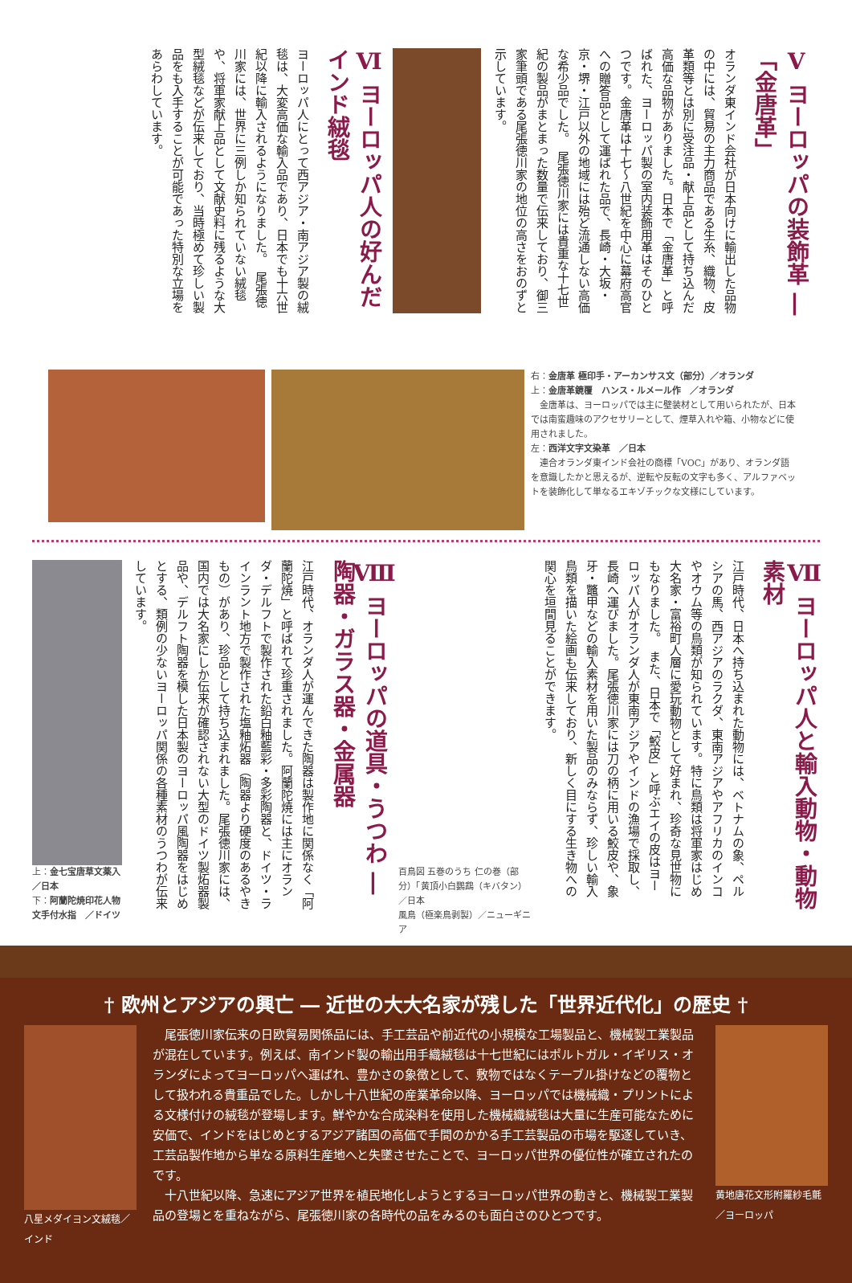Ⅴ ヨーロッパの装飾革 ―「金唐革」
オランダ東インド会社が日本向けに輸出した品物の中には、貿易の主力商品である生糸、織物、皮革類等とは別に受注品・献上品として持ち込んだ高価な品物がありました。日本で「金唐革」と呼ばれた、ヨーロッパ製の室内装飾用革はそのひとつです。金唐革は十七〜八世紀を中心に幕府高官への贈答品として運ばれた品で、長崎・大坂・京・堺・江戸以外の地域には殆ど流通しない高価な希少品でした。　尾張徳川家には貴重な十七世紀の製品がまとまった数量で伝来しており、御三家筆頭である尾張徳川家の地位の高さをおのずと示しています。
Ⅵ ヨーロッパ人の好んだインド絨毯
ヨーロッパ人にとって西アジア・南アジア製の絨毯は、大変高価な輸入品であり、日本でも十六世紀以降に輸入されるようになりました。　尾張徳川家には、世界に三例しか知られていない絨毯や、将軍家献上品として文献史料に残るような大型絨毯などが伝来しており、当時極めて珍しい製品をも入手することが可能であった特別な立場をあらわしています。
右：金唐革 極印手・アーカンサス文（部分）／オランダ
上：金唐革鏡覆　ハンス・ルメール作　／オランダ
　金唐革は、ヨーロッパでは主に壁装材として用いられたが、日本では南蛮趣味のアクセサリーとして、煙草入れや箱、小物などに使用されました。
左：西洋文字文染革　／日本
　連合オランダ東インド会社の商標「VOC」があり、オランダ語を意識したかと思えるが、逆転や反転の文字も多く、アルファベットを装飾化して単なるエキゾチックな文様にしています。
Ⅶ ヨーロッパ人と輸入動物・動物素材
江戸時代、日本へ持ち込まれた動物には、ベトナムの象、ペルシアの馬、西アジアのラクダ、東南アジアやアフリカのインコやオウム等の鳥類が知られています。特に鳥類は将軍家はじめ大名家・富裕町人層に愛玩動物として好まれ、珍奇な見世物にもなりました。　また、日本で「鮫皮」と呼ぶエイの皮はヨーロッパ人がオランダ人が東南アジアやインドの漁場で採取し、長崎へ運びました。尾張徳川家には刀の柄に用いる鮫皮や、象牙・鼈甲などの輸入素材を用いた製品のみならず、珍しい輸入鳥類を描いた絵画も伝来しており、新しく目にする生き物への関心を垣間見ることができます。
百鳥図 五巻のうち 仁の巻（部分）「黄頂小白鸚鵡（キバタン）／日本
風鳥（極楽鳥剥製）／ニューギニア
Ⅷ ヨーロッパの道具・うつわ ―陶器・ガラス器・金属器
江戸時代、オランダ人が運んできた陶器は製作地に関係なく「阿蘭陀焼」と呼ばれて珍重されました。阿蘭陀焼には主にオランダ・デルフトで製作された鉛白釉藍彩・多彩陶器と、ドイツ・ラインラント地方で製作された塩釉炻器（陶器より硬度のあるやきもの）があり、珍品として持ち込まれました。尾張徳川家には、国内では大名家にしか伝来が確認されない大型のドイツ製炻器製品や、デルフト陶器を模した日本製のヨーロッパ風陶器をはじめとする、類例の少ないヨーロッパ関係の各種素材のうつわが伝来しています。
上：金七宝唐草文薬入／日本
下：阿蘭陀焼印花人物文手付水指　／ドイツ
† 欧州とアジアの興亡 ― 近世の大大名家が残した「世界近代化」の歴史 †
八星メダイヨン文絨毯／インド
　尾張徳川家伝来の日欧貿易関係品には、手工芸品や前近代の小規模な工場製品と、機械製工業製品が混在しています。例えば、南インド製の輸出用手織絨毯は十七世紀にはポルトガル・イギリス・オランダによってヨーロッパへ運ばれ、豊かさの象徴として、敷物ではなくテーブル掛けなどの覆物として扱われる貴重品でした。しかし十八世紀の産業革命以降、ヨーロッパでは機械織・プリントによる文様付けの絨毯が登場します。鮮やかな合成染料を使用した機械織絨毯は大量に生産可能なために安価で、インドをはじめとするアジア諸国の高価で手間のかかる手工芸製品の市場を駆逐していき、工芸品製作地から単なる原料生産地へと失墜させたことで、ヨーロッパ世界の優位性が確立されたのです。
　十八世紀以降、急速にアジア世界を植民地化しようとするヨーロッパ世界の動きと、機械製工業製品の登場とを重ねながら、尾張徳川家の各時代の品をみるのも面白さのひとつです。
黄地唐花文形附羅紗毛氈／ヨーロッパ